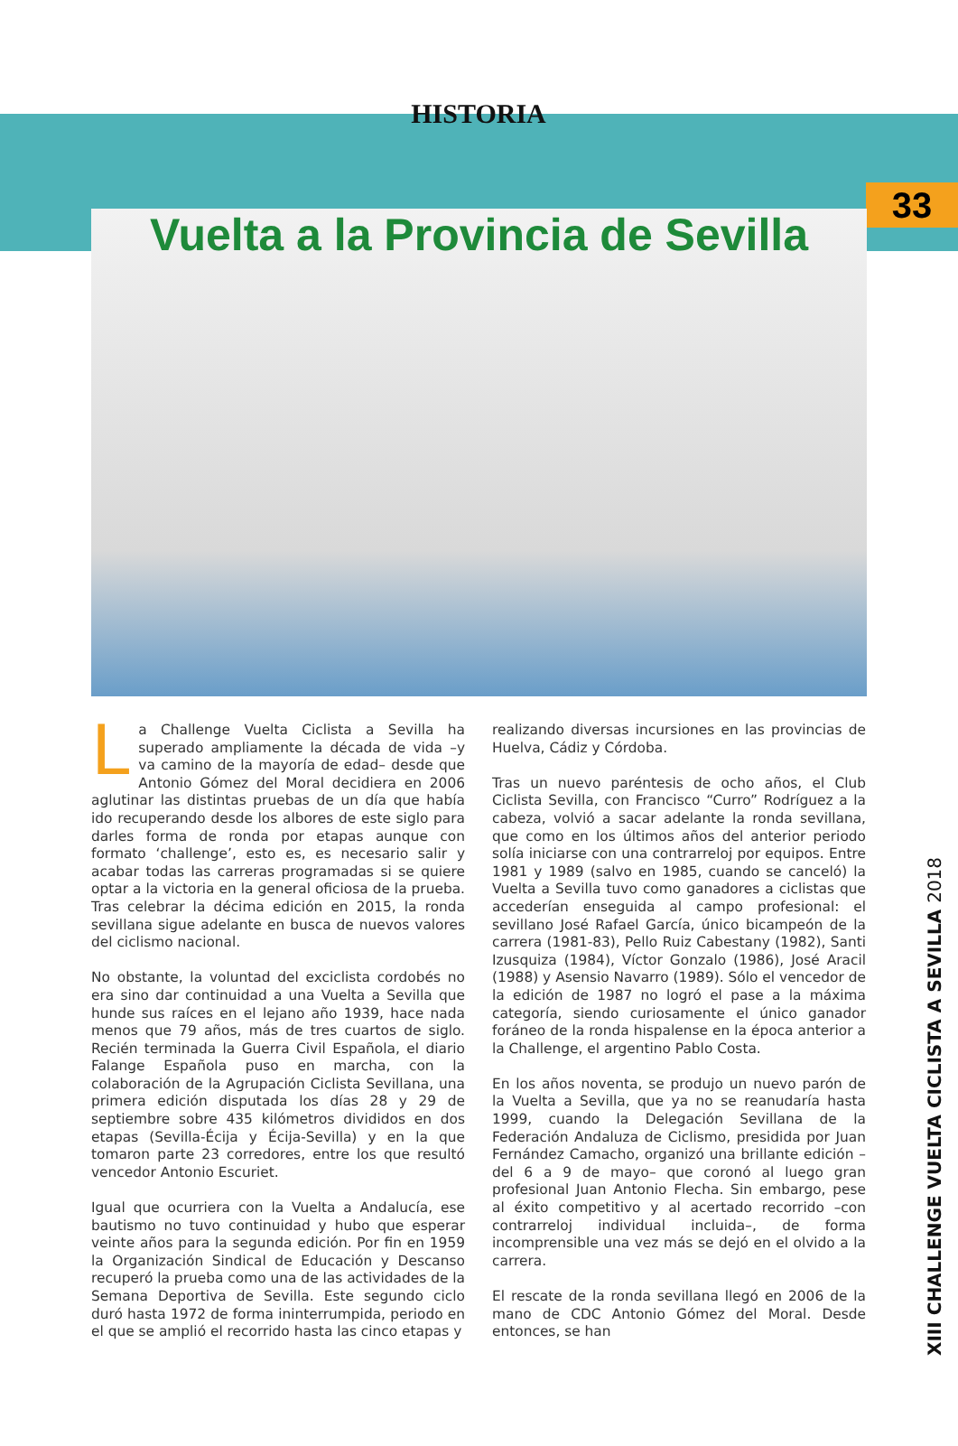HISTORIA
33
Vuelta a la Provincia de Sevilla
La Challenge Vuelta Ciclista a Sevilla ha superado ampliamente la década de vida –y va camino de la mayoría de edad– desde que Antonio Gómez del Moral decidiera en 2006 aglutinar las distintas pruebas de un día que había ido recuperando desde los albores de este siglo para darles forma de ronda por etapas aunque con formato ‘challenge’, esto es, es necesario salir y acabar todas las carreras programadas si se quiere optar a la victoria en la general oficiosa de la prueba. Tras celebrar la décima edición en 2015, la ronda sevillana sigue adelante en busca de nuevos valores del ciclismo nacional.
No obstante, la voluntad del exciclista cordobés no era sino dar continuidad a una Vuelta a Sevilla que hunde sus raíces en el lejano año 1939, hace nada menos que 79 años, más de tres cuartos de siglo. Recién terminada la Guerra Civil Española, el diario Falange Española puso en marcha, con la colaboración de la Agrupación Ciclista Sevillana, una primera edición disputada los días 28 y 29 de septiembre sobre 435 kilómetros divididos en dos etapas (Sevilla-Écija y Écija-Sevilla) y en la que tomaron parte 23 corredores, entre los que resultó vencedor Antonio Escuriet.
Igual que ocurriera con la Vuelta a Andalucía, ese bautismo no tuvo continuidad y hubo que esperar veinte años para la segunda edición. Por fin en 1959 la Organización Sindical de Educación y Descanso recuperó la prueba como una de las actividades de la Semana Deportiva de Sevilla. Este segundo ciclo duró hasta 1972 de forma ininterrumpida, periodo en el que se amplió el recorrido hasta las cinco etapas y
realizando diversas incursiones en las provincias de Huelva, Cádiz y Córdoba.
Tras un nuevo paréntesis de ocho años, el Club Ciclista Sevilla, con Francisco “Curro” Rodríguez a la cabeza, volvió a sacar adelante la ronda sevillana, que como en los últimos años del anterior periodo solía iniciarse con una contrarreloj por equipos. Entre 1981 y 1989 (salvo en 1985, cuando se canceló) la Vuelta a Sevilla tuvo como ganadores a ciclistas que accederían enseguida al campo profesional: el sevillano José Rafael García, único bicampeón de la carrera (1981-83), Pello Ruiz Cabestany (1982), Santi Izusquiza (1984), Víctor Gonzalo (1986), José Aracil (1988) y Asensio Navarro (1989). Sólo el vencedor de la edición de 1987 no logró el pase a la máxima categoría, siendo curiosamente el único ganador foráneo de la ronda hispalense en la época anterior a la Challenge, el argentino Pablo Costa.
En los años noventa, se produjo un nuevo parón de la Vuelta a Sevilla, que ya no se reanudaría hasta 1999, cuando la Delegación Sevillana de la Federación Andaluza de Ciclismo, presidida por Juan Fernández Camacho, organizó una brillante edición –del 6 a 9 de mayo– que coronó al luego gran profesional Juan Antonio Flecha. Sin embargo, pese al éxito competitivo y al acertado recorrido –con contrarreloj individual incluida–, de forma incomprensible una vez más se dejó en el olvido a la carrera.
El rescate de la ronda sevillana llegó en 2006 de la mano de CDC Antonio Gómez del Moral. Desde entonces, se han
XIII CHALLENGE VUELTA CICLISTA A SEVILLA 2018